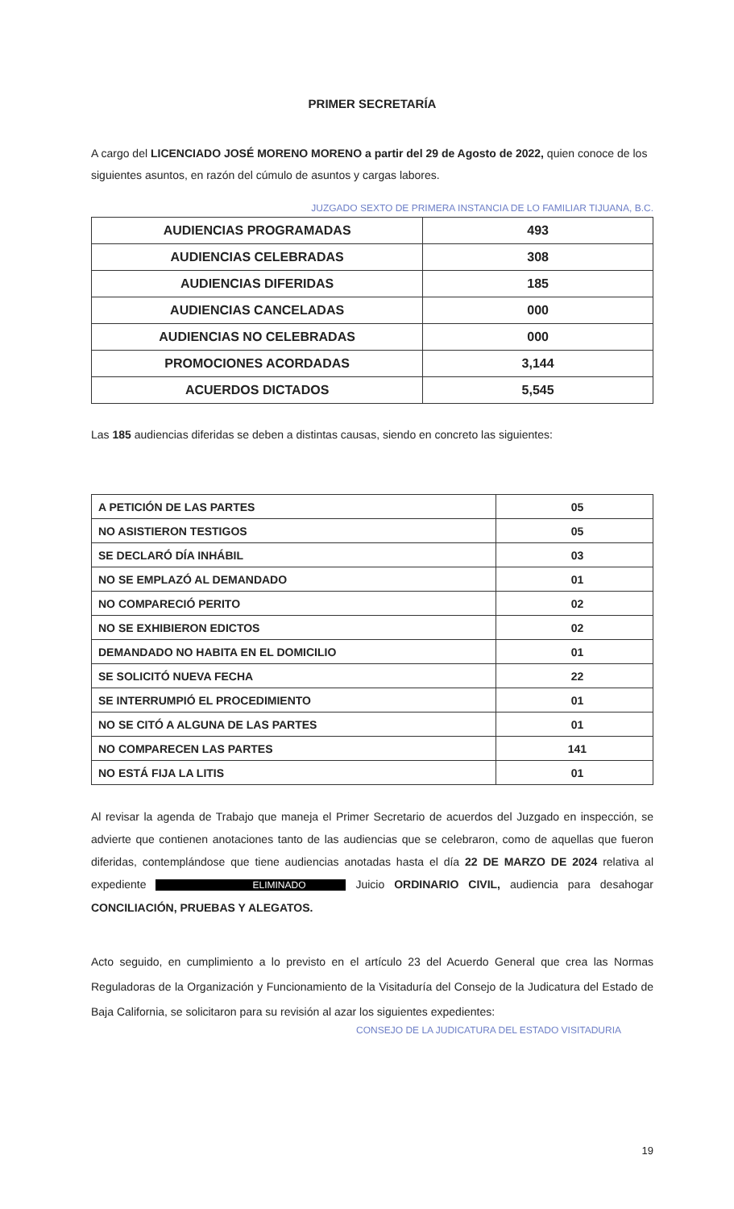PRIMER SECRETARÍA
A cargo del LICENCIADO JOSÉ MORENO MORENO a partir del 29 de Agosto de 2022, quien conoce de los siguientes asuntos, en razón del cúmulo de asuntos y cargas labores.
JUZGADO SEXTO DE PRIMERA INSTANCIA DE LO FAMILIAR TIJUANA, B.C.
| AUDIENCIAS PROGRAMADAS | 493 |
| AUDIENCIAS CELEBRADAS | 308 |
| AUDIENCIAS DIFERIDAS | 185 |
| AUDIENCIAS CANCELADAS | 000 |
| AUDIENCIAS NO CELEBRADAS | 000 |
| PROMOCIONES ACORDADAS | 3,144 |
| ACUERDOS DICTADOS | 5,545 |
Las 185 audiencias diferidas se deben a distintas causas, siendo en concreto las siguientes:
| A PETICIÓN DE LAS PARTES | 05 |
| NO ASISTIERON TESTIGOS | 05 |
| SE DECLARÓ DÍA INHÁBIL | 03 |
| NO SE EMPLAZÓ AL DEMANDADO | 01 |
| NO COMPARECIÓ PERITO | 02 |
| NO SE EXHIBIERON EDICTOS | 02 |
| DEMANDADO NO HABITA EN EL DOMICILIO | 01 |
| SE SOLICITÓ NUEVA FECHA | 22 |
| SE INTERRUMPIÓ EL PROCEDIMIENTO | 01 |
| NO SE CITÓ A ALGUNA DE LAS PARTES | 01 |
| NO COMPARECEN LAS PARTES | 141 |
| NO ESTÁ FIJA LA LITIS | 01 |
Al revisar la agenda de Trabajo que maneja el Primer Secretario de acuerdos del Juzgado en inspección, se advierte que contienen anotaciones tanto de las audiencias que se celebraron, como de aquellas que fueron diferidas, contemplándose que tiene audiencias anotadas hasta el día 22 DE MARZO DE 2024 relativa al expediente ELIMINADO Juicio ORDINARIO CIVIL, audiencia para desahogar CONCILIACIÓN, PRUEBAS Y ALEGATOS.
Acto seguido, en cumplimiento a lo previsto en el artículo 23 del Acuerdo General que crea las Normas Reguladoras de la Organización y Funcionamiento de la Visitaduría del Consejo de la Judicatura del Estado de Baja California, se solicitaron para su revisión al azar los siguientes expedientes:
CONSEJO DE LA JUDICATURA DEL ESTADO VISITADURIA
19